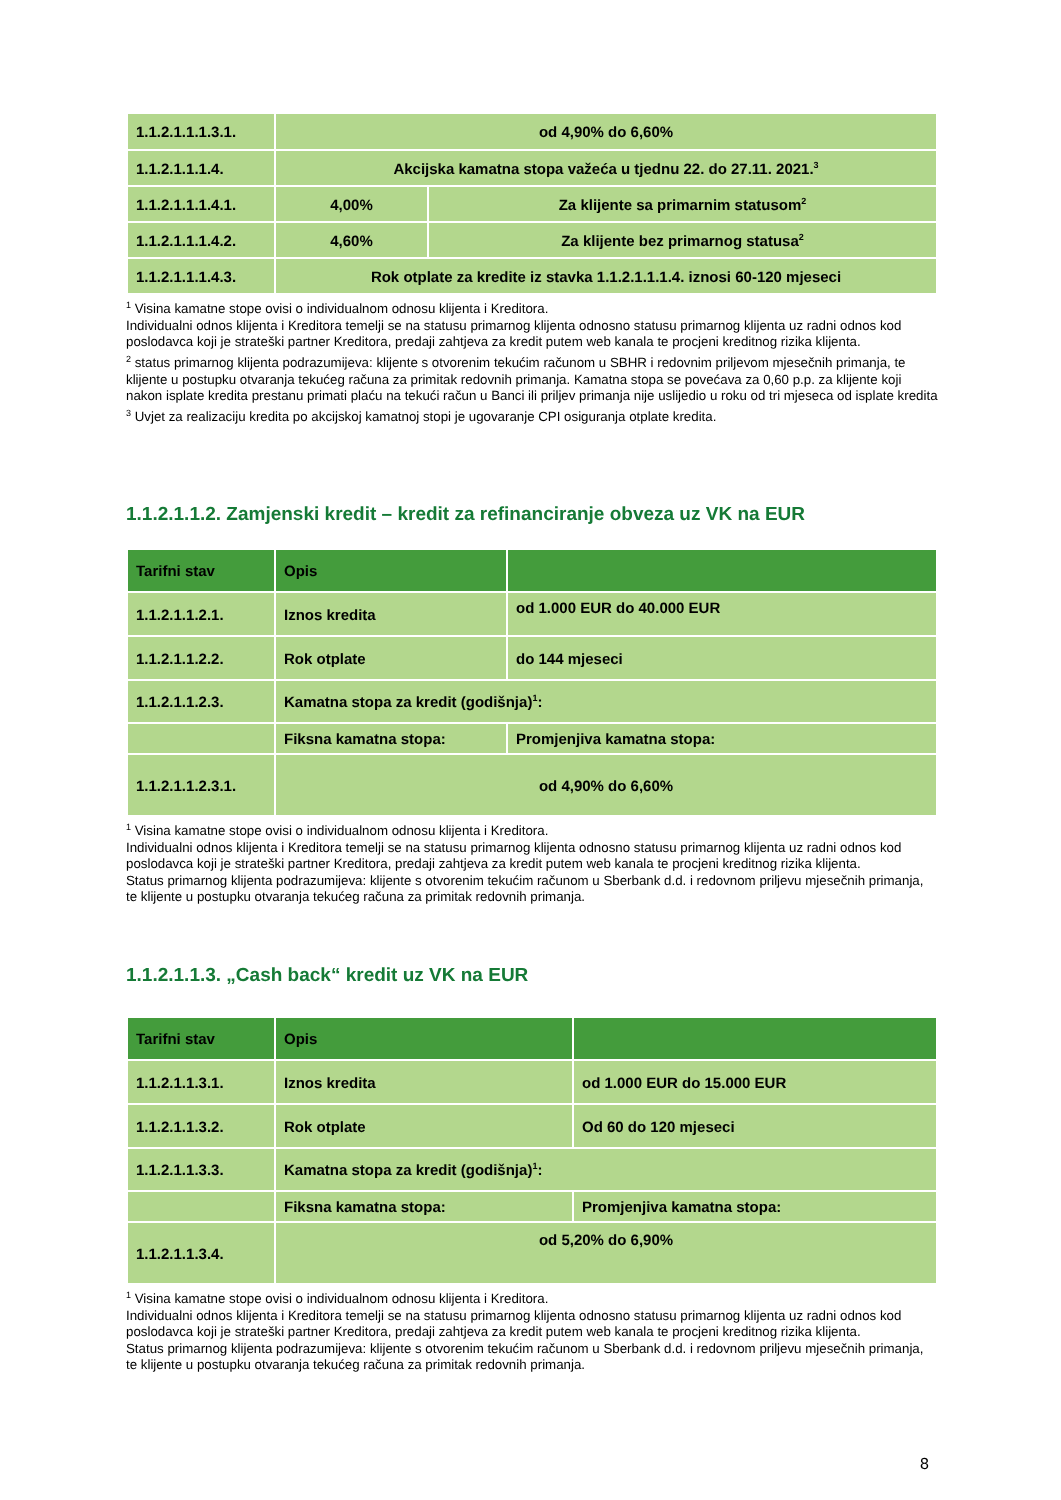| 1.1.2.1.1.1.3.1. | od 4,90% do 6,60% | |
| 1.1.2.1.1.1.4. | Akcijska kamatna stopa važeća u tjednu 22. do 27.11. 2021.<sup>3</sup> | |
| 1.1.2.1.1.1.4.1. | 4,00% | Za klijente sa primarnim statusom<sup>2</sup> |
| 1.1.2.1.1.1.4.2. | 4,60% | Za klijente bez primarnog statusa<sup>2</sup> |
| 1.1.2.1.1.1.4.3. | Rok otplate za kredite iz stavka 1.1.2.1.1.1.4. iznosi 60-120 mjeseci | |
<sup>1</sup> Visina kamatne stope ovisi o individualnom odnosu klijenta i Kreditora.
Individualni odnos klijenta i Kreditora temelji se na statusu primarnog klijenta odnosno statusu primarnog klijenta uz radni odnos kod poslodavca koji je strateški partner Kreditora, predaji zahtjeva za kredit putem web kanala te procjeni kreditnog rizika klijenta.
<sup>2</sup> status primarnog klijenta podrazumijeva: klijente s otvorenim tekućim računom u SBHR i redovnim priljevom mjesečnih primanja, te klijente u postupku otvaranja tekućeg računa za primitak redovnih primanja. Kamatna stopa se povećava za 0,60 p.p. za klijente koji nakon isplate kredita prestanu primati plaću na tekući račun u Banci ili priljev primanja nije uslijedio u roku od tri mjeseca od isplate kredita
<sup>3</sup> Uvjet za realizaciju kredita po akcijskoj kamatnoj stopi je ugovaranje CPI osiguranja otplate kredita.
1.1.2.1.1.2. Zamjenski kredit – kredit za refinanciranje obveza uz VK na EUR
| Tarifni stav | Opis | | |
| --- | --- | --- | --- |
| 1.1.2.1.1.2.1. | Iznos kredita | od 1.000 EUR do 40.000 EUR | |
| 1.1.2.1.1.2.2. | Rok otplate | do 144 mjeseci | |
| 1.1.2.1.1.2.3. | Kamatna stopa za kredit (godišnja)<sup>1</sup>: | | |
| | Fiksna kamatna stopa: | | Promjenjiva kamatna stopa: |
| 1.1.2.1.1.2.3.1. | od 4,90% do 6,60% | | |
<sup>1</sup> Visina kamatne stope ovisi o individualnom odnosu klijenta i Kreditora.
Individualni odnos klijenta i Kreditora temelji se na statusu primarnog klijenta odnosno statusu primarnog klijenta uz radni odnos kod poslodavca koji je strateški partner Kreditora, predaji zahtjeva za kredit putem web kanala te procjeni kreditnog rizika klijenta.
Status primarnog klijenta podrazumijeva: klijente s otvorenim tekućim računom u Sberbank d.d. i redovnom priljevu mjesečnih primanja, te klijente u postupku otvaranja tekućeg računa za primitak redovnih primanja.
1.1.2.1.1.3. „Cash back“ kredit uz VK na EUR
| Tarifni stav | Opis | | |
| --- | --- | --- | --- |
| 1.1.2.1.1.3.1. | Iznos kredita | od 1.000 EUR do 15.000 EUR | |
| 1.1.2.1.1.3.2. | Rok otplate | Od 60 do 120 mjeseci | |
| 1.1.2.1.1.3.3. | Kamatna stopa za kredit (godišnja)<sup>1</sup>: | | |
| | Fiksna kamatna stopa: | | Promjenjiva kamatna stopa: |
| 1.1.2.1.1.3.4. | od 5,20% do 6,90% | | |
<sup>1</sup> Visina kamatne stope ovisi o individualnom odnosu klijenta i Kreditora.
Individualni odnos klijenta i Kreditora temelji se na statusu primarnog klijenta odnosno statusu primarnog klijenta uz radni odnos kod poslodavca koji je strateški partner Kreditora, predaji zahtjeva za kredit putem web kanala te procjeni kreditnog rizika klijenta.
Status primarnog klijenta podrazumijeva: klijente s otvorenim tekućim računom u Sberbank d.d. i redovnom priljevu mjesečnih primanja, te klijente u postupku otvaranja tekućeg računa za primitak redovnih primanja.
8